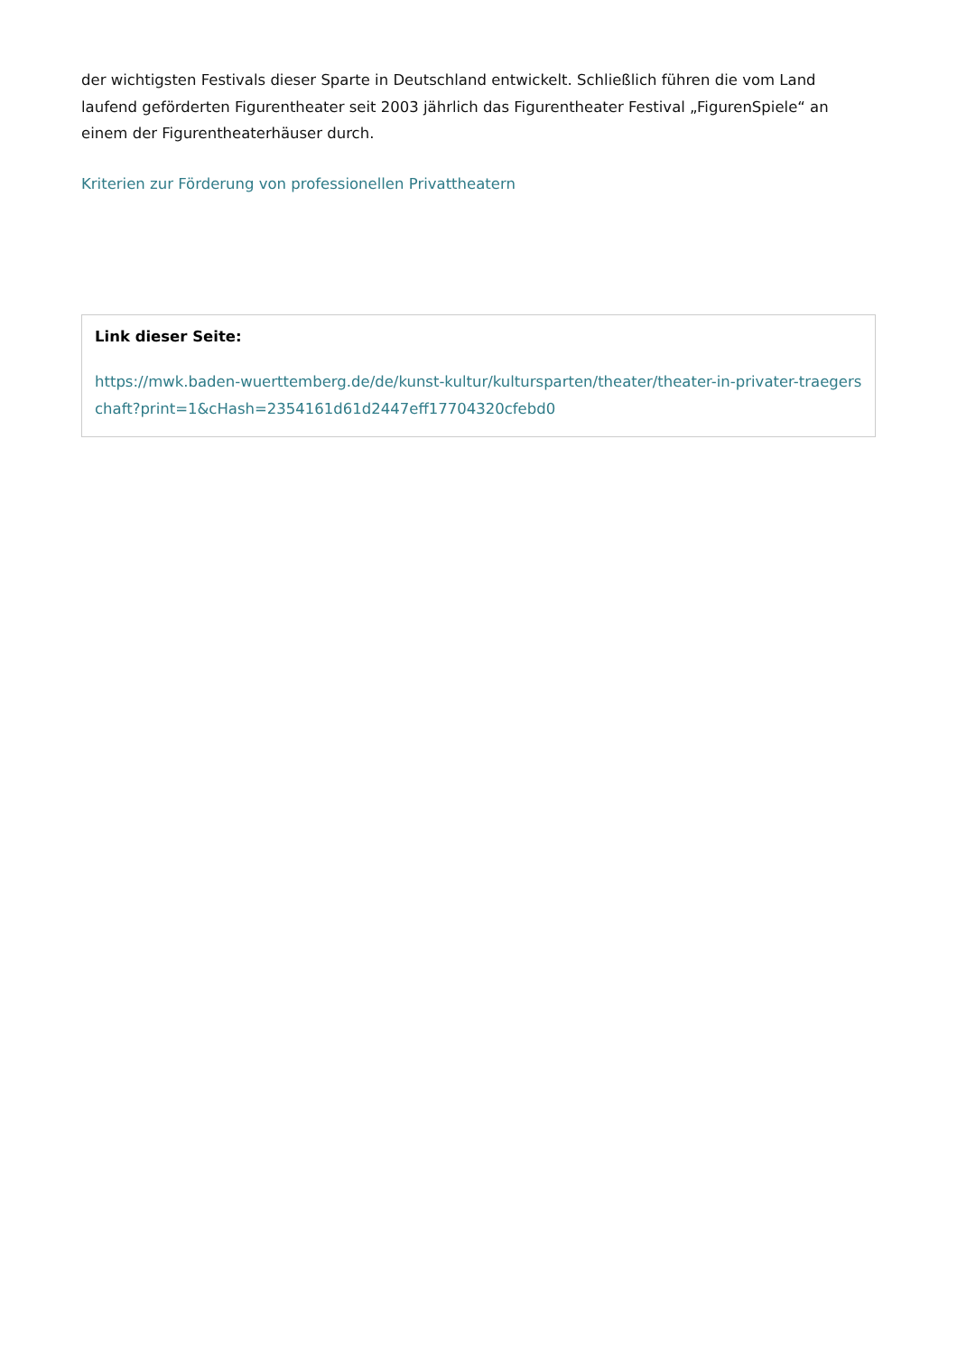der wichtigsten Festivals dieser Sparte in Deutschland entwickelt. Schließlich führen die vom Land laufend geförderten Figurentheater seit 2003 jährlich das Figurentheater Festival „FigurenSpiele“ an einem der Figurentheaterhäuser durch.
Kriterien zur Förderung von professionellen Privattheatern
Link dieser Seite:
https://mwk.baden-wuerttemberg.de/de/kunst-kultur/kultursparten/theater/theater-in-privater-traegerschaft?print=1&cHash=2354161d61d2447eff17704320cfebd0